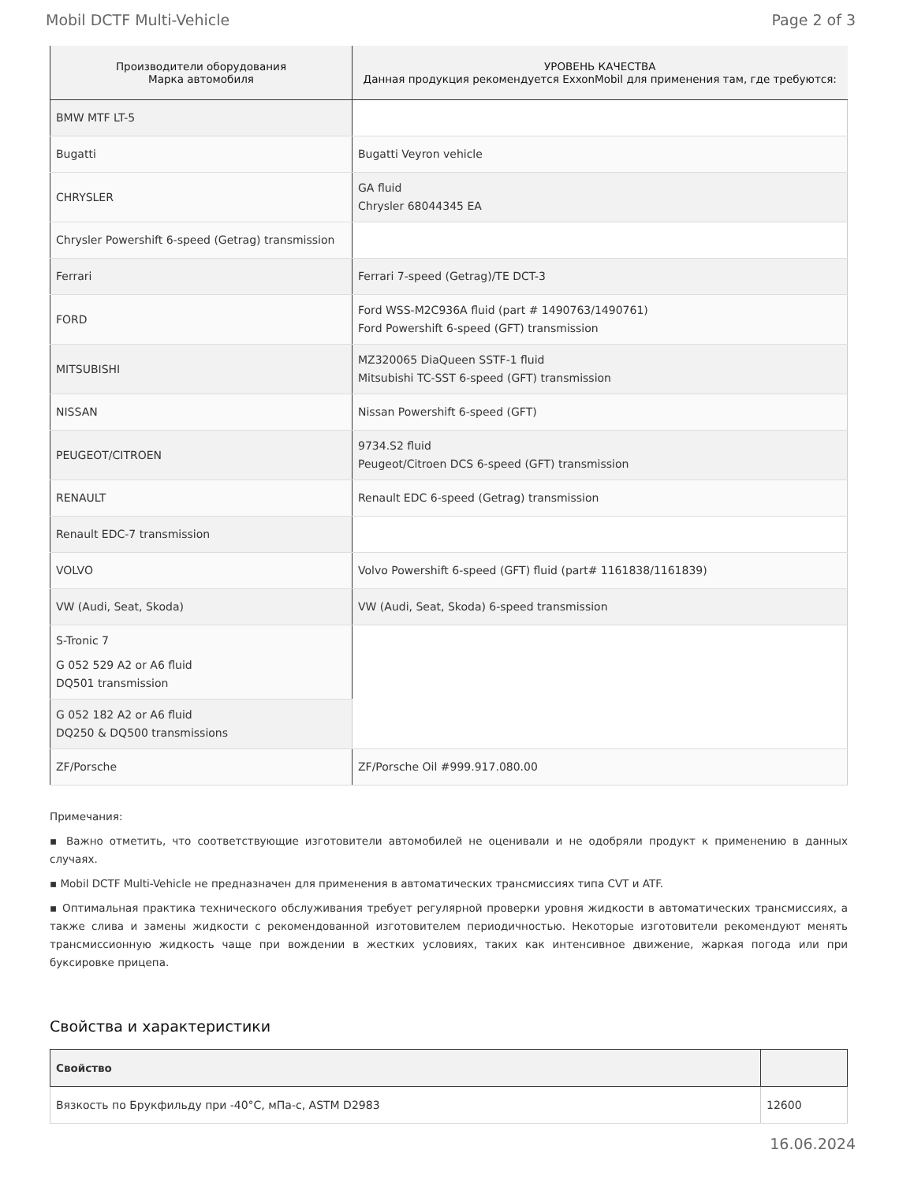Mobil DCTF Multi-Vehicle Page 2 of 3
| Производители оборудования Марка автомобиля | УРОВЕНЬ КАЧЕСТВА Данная продукция рекомендуется ExxonMobil для применения там, где требуются: |
| --- | --- |
| BMW MTF LT-5 | |
| Bugatti | Bugatti Veyron vehicle |
| CHRYSLER | GA fluid Chrysler 68044345 EA |
| Chrysler Powershift 6-speed (Getrag) transmission | |
| Ferrari | Ferrari 7-speed (Getrag)/TE DCT-3 |
| FORD | Ford WSS-M2C936A fluid (part # 1490763/1490761) Ford Powershift 6-speed (GFT) transmission |
| MITSUBISHI | MZ320065 DiaQueen SSTF-1 fluid Mitsubishi TC-SST 6-speed (GFT) transmission |
| NISSAN | Nissan Powershift 6-speed (GFT) |
| PEUGEOT/CITROEN | 9734.S2 fluid Peugeot/Citroen DCS 6-speed (GFT) transmission |
| RENAULT | Renault EDC 6-speed (Getrag) transmission |
| Renault EDC-7 transmission | |
| VOLVO | Volvo Powershift 6-speed (GFT) fluid (part# 1161838/1161839) |
| VW (Audi, Seat, Skoda) | VW (Audi, Seat, Skoda) 6-speed transmission |
| S-Tronic 7 G 052 529 A2 or A6 fluid DQ501 transmission | |
| G 052 182 A2 or A6 fluid DQ250 & DQ500 transmissions | |
| ZF/Porsche | ZF/Porsche Oil #999.917.080.00 |
Примечания:
▪ Важно отметить, что соответствующие изготовители автомобилей не оценивали и не одобряли продукт к применению в данных случаях.
▪ Mobil DCTF Multi-Vehicle не предназначен для применения в автоматических трансмиссиях типа CVT и ATF.
▪ Оптимальная практика технического обслуживания требует регулярной проверки уровня жидкости в автоматических трансмиссиях, а также слива и замены жидкости с рекомендованной изготовителем периодичностью. Некоторые изготовители рекомендуют менять трансмиссионную жидкость чаще при вождении в жестких условиях, таких как интенсивное движение, жаркая погода или при буксировке прицепа.
Свойства и характеристики
| Свойство | |
| --- | --- |
| Вязкость по Брукфильду при -40°C, мПа-с, ASTM D2983 | 12600 |
16.06.2024